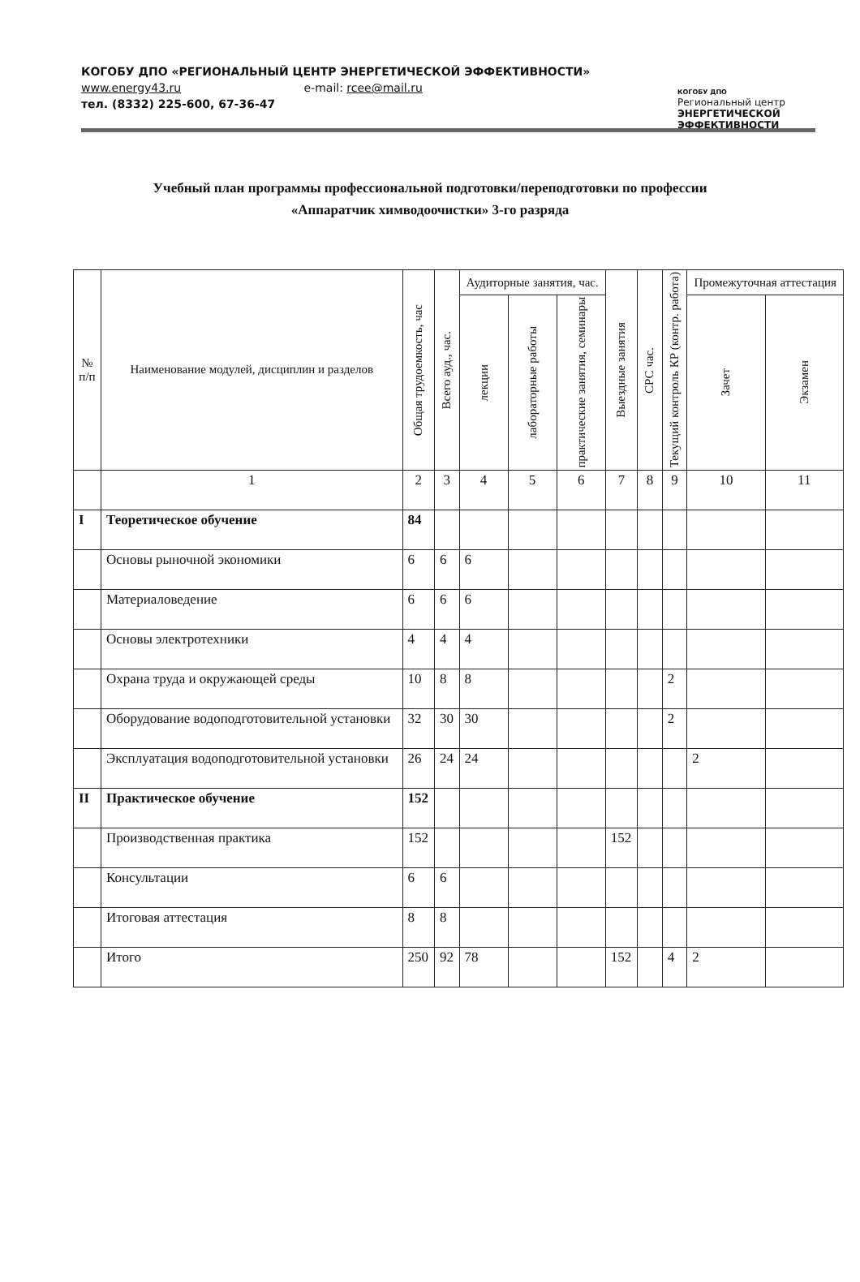КОГОБУ ДПО «РЕГИОНАЛЬНЫЙ ЦЕНТР ЭНЕРГЕТИЧЕСКОЙ ЭФФЕКТИВНОСТИ»
www.energy43.ru e-mail: rcee@mail.ru
тел. (8332) 225-600, 67-36-47
КОГОБУ ДПО
Региональный центр
ЭНЕРГЕТИЧЕСКОЙ
ЭФФЕКТИВНОСТИ
Учебный план программы профессиональной подготовки/переподготовки по профессии
«Аппаратчик химводоочистки» 3-го разряда
| № п/п | Наименование модулей, дисциплин и разделов | Общая трудоемкость, час | Всего ауд., час. | Аудиторные занятия, час. | | | Выездные занятия | СРС час. | Текущий контроль КР (контр. работа) | Промежуточная аттестация | |
| --- | --- | --- | --- | --- | --- | --- | --- | --- | --- | --- | --- |
| | | | | лекции | лабораторные работы | практические занятия, семинары | | | | Зачет | Экзамен |
| | 1 | 2 | 3 | 4 | 5 | 6 | 7 | 8 | 9 | 10 | 11 |
| I | Теоретическое обучение | 84 | | | | | | | | | |
| | Основы рыночной экономики | 6 | 6 | 6 | | | | | | | |
| | Материаловедение | 6 | 6 | 6 | | | | | | | |
| | Основы электротехники | 4 | 4 | 4 | | | | | | | |
| | Охрана труда и окружающей среды | 10 | 8 | 8 | | | | | 2 | | |
| | Оборудование водоподготовительной установки | 32 | 30 | 30 | | | | | 2 | | |
| | Эксплуатация водоподготовительной установки | 26 | 24 | 24 | | | | | | 2 | |
| II | Практическое обучение | 152 | | | | | | | | | |
| | Производственная практика | 152 | | | | | 152 | | | | |
| | Консультации | 6 | 6 | | | | | | | | |
| | Итоговая аттестация | 8 | 8 | | | | | | | | |
| | Итого | 250 | 92 | 78 | | | 152 | | 4 | 2 | |